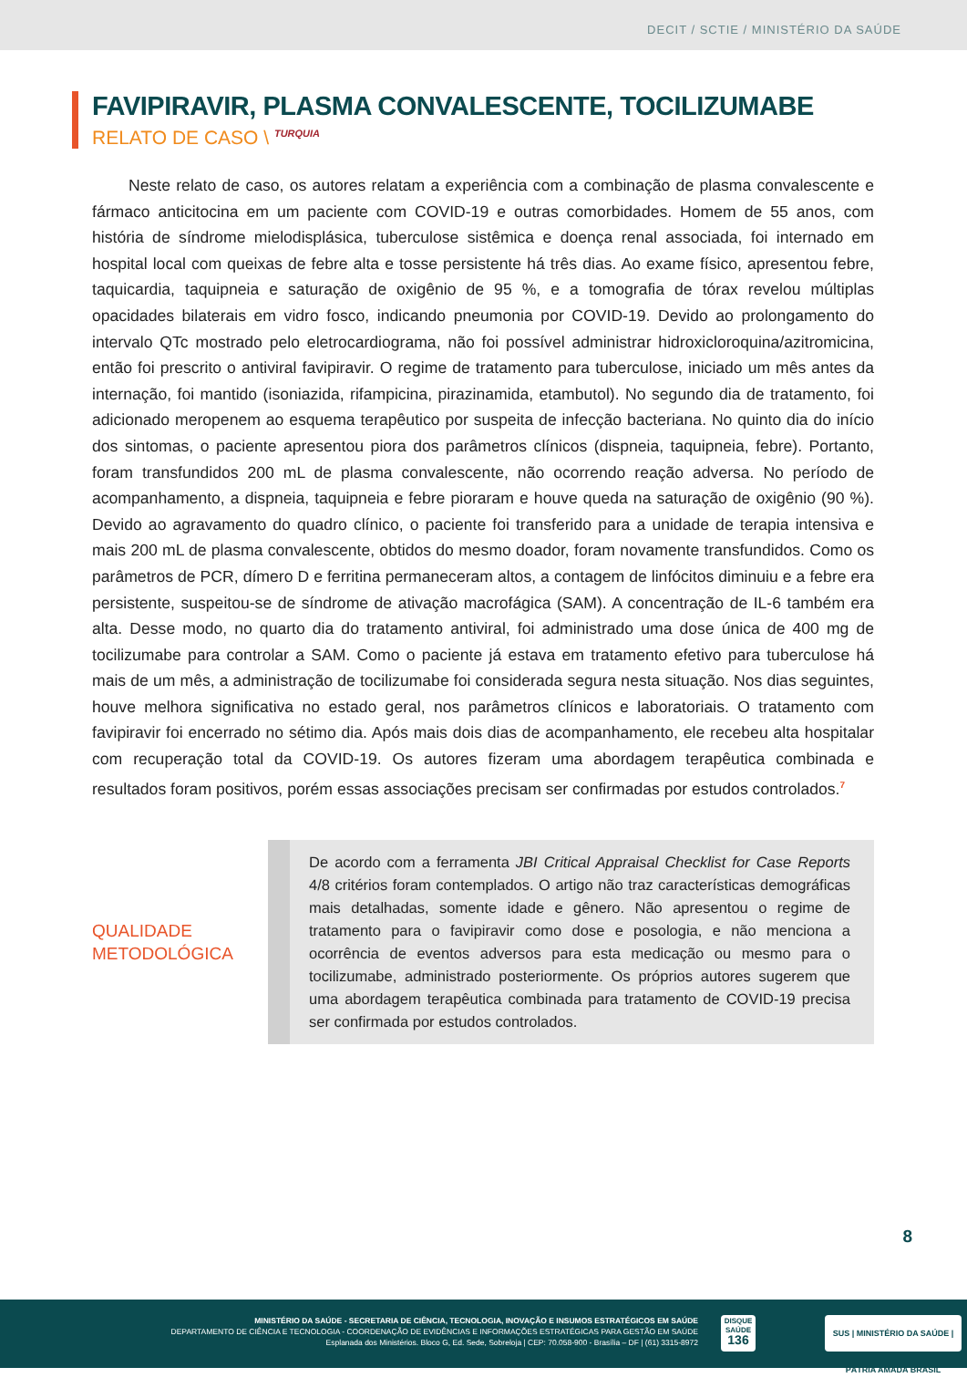DECIT / SCTIE / MINISTÉRIO DA SAÚDE
FAVIPIRAVIR, PLASMA CONVALESCENTE, TOCILIZUMABE
RELATO DE CASO \ <sup>TURQUIA</sup>
Neste relato de caso, os autores relatam a experiência com a combinação de plasma convalescente e fármaco anticitocina em um paciente com COVID-19 e outras comorbidades. Homem de 55 anos, com história de síndrome mielodisplásica, tuberculose sistêmica e doença renal associada, foi internado em hospital local com queixas de febre alta e tosse persistente há três dias. Ao exame físico, apresentou febre, taquicardia, taquipneia e saturação de oxigênio de 95 %, e a tomografia de tórax revelou múltiplas opacidades bilaterais em vidro fosco, indicando pneumonia por COVID-19. Devido ao prolongamento do intervalo QTc mostrado pelo eletrocardiograma, não foi possível administrar hidroxicloroquina/azitromicina, então foi prescrito o antiviral favipiravir. O regime de tratamento para tuberculose, iniciado um mês antes da internação, foi mantido (isoniazida, rifampicina, pirazinamida, etambutol). No segundo dia de tratamento, foi adicionado meropenem ao esquema terapêutico por suspeita de infecção bacteriana. No quinto dia do início dos sintomas, o paciente apresentou piora dos parâmetros clínicos (dispneia, taquipneia, febre). Portanto, foram transfundidos 200 mL de plasma convalescente, não ocorrendo reação adversa. No período de acompanhamento, a dispneia, taquipneia e febre pioraram e houve queda na saturação de oxigênio (90 %). Devido ao agravamento do quadro clínico, o paciente foi transferido para a unidade de terapia intensiva e mais 200 mL de plasma convalescente, obtidos do mesmo doador, foram novamente transfundidos. Como os parâmetros de PCR, dímero D e ferritina permaneceram altos, a contagem de linfócitos diminuiu e a febre era persistente, suspeitou-se de síndrome de ativação macrofágica (SAM). A concentração de IL-6 também era alta. Desse modo, no quarto dia do tratamento antiviral, foi administrado uma dose única de 400 mg de tocilizumabe para controlar a SAM. Como o paciente já estava em tratamento efetivo para tuberculose há mais de um mês, a administração de tocilizumabe foi considerada segura nesta situação. Nos dias seguintes, houve melhora significativa no estado geral, nos parâmetros clínicos e laboratoriais. O tratamento com favipiravir foi encerrado no sétimo dia. Após mais dois dias de acompanhamento, ele recebeu alta hospitalar com recuperação total da COVID-19. Os autores fizeram uma abordagem terapêutica combinada e resultados foram positivos, porém essas associações precisam ser confirmadas por estudos controlados.<sup>7</sup>
QUALIDADE
METODOLÓGICA
De acordo com a ferramenta JBI Critical Appraisal Checklist for Case Reports 4/8 critérios foram contemplados. O artigo não traz características demográficas mais detalhadas, somente idade e gênero. Não apresentou o regime de tratamento para o favipiravir como dose e posologia, e não menciona a ocorrência de eventos adversos para esta medicação ou mesmo para o tocilizumabe, administrado posteriormente. Os próprios autores sugerem que uma abordagem terapêutica combinada para tratamento de COVID-19 precisa ser confirmada por estudos controlados.
8
MINISTÉRIO DA SAÚDE - SECRETARIA DE CIÊNCIA, TECNOLOGIA, INOVAÇÃO E INSUMOS ESTRATÉGICOS EM SAÚDE
DEPARTAMENTO DE CIÊNCIA E TECNOLOGIA - COORDENAÇÃO DE EVIDÊNCIAS E INFORMAÇÕES ESTRATÉGICAS PARA GESTÃO EM SAÚDE
Esplanada dos Ministérios. Bloco G, Ed. Sede, Sobreloja | CEP: 70.058-900 - Brasília – DF | (61) 3315-8972
DISQUE SAÚDE
136
SUS | MINISTÉRIO DA SAÚDE | PÁTRIA AMADA BRASIL